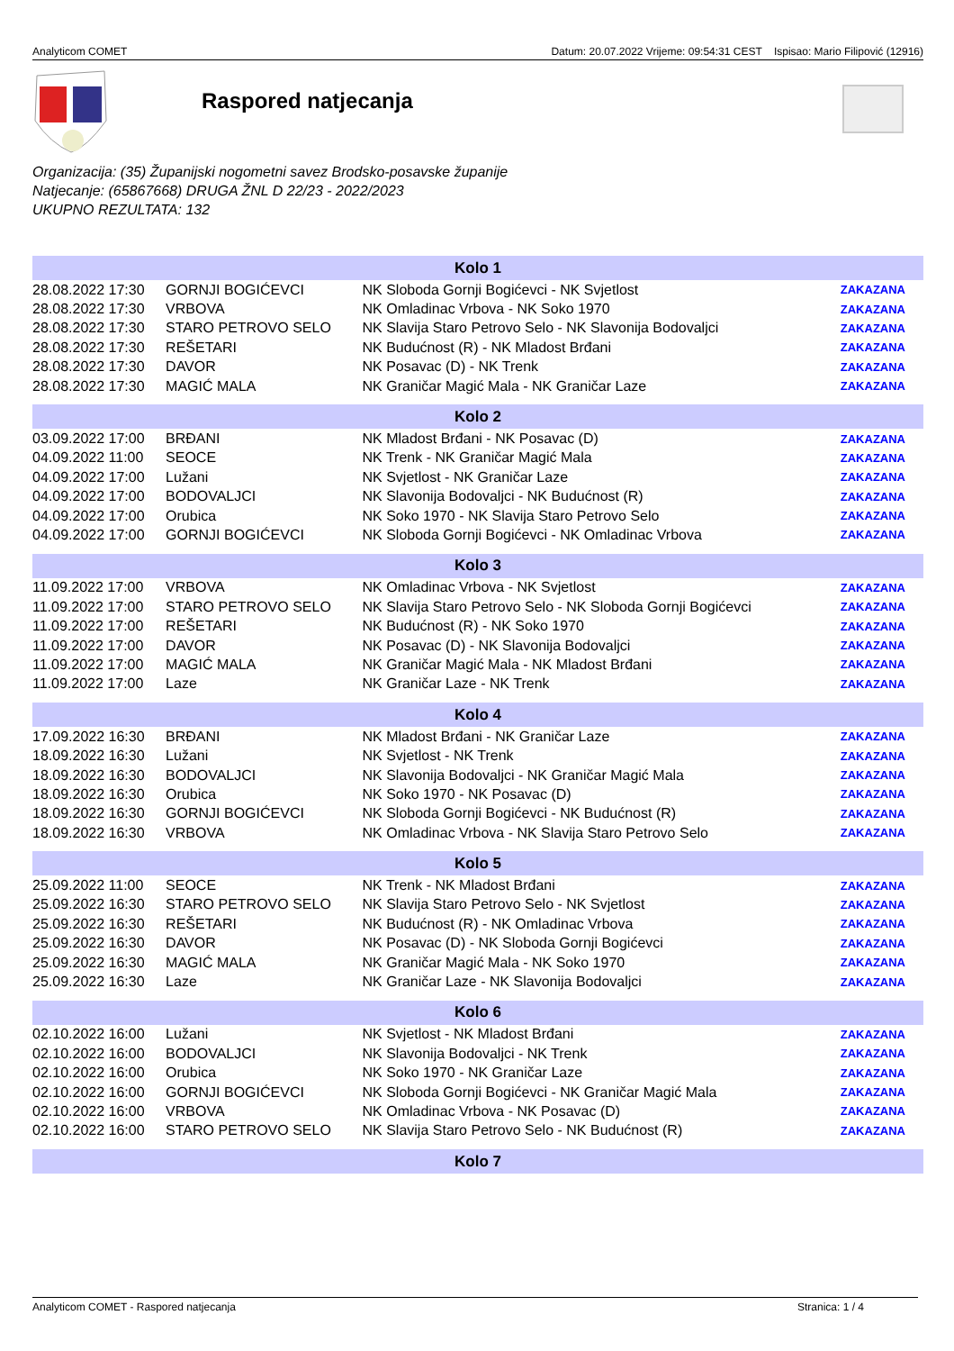Analyticom COMET Datum: 20.07.2022 Vrijeme: 09:54:31 CEST Ispisao: Mario Filipović (12916)
Raspored natjecanja
Organizacija: (35) Županijski nogometni savez Brodsko-posavske županije
Natjecanje: (65867668) DRUGA ŽNL D 22/23 - 2022/2023
UKUPNO REZULTATA: 132
| Kolo 1 | | | |
| --- | --- | --- | --- |
| 28.08.2022 17:30 | GORNJI BOGIĆEVCI | NK Sloboda Gornji Bogićevci - NK Svjetlost | ZAKAZANA |
| 28.08.2022 17:30 | VRBOVA | NK Omladinac Vrbova - NK Soko 1970 | ZAKAZANA |
| 28.08.2022 17:30 | STARO PETROVO SELO | NK Slavija Staro Petrovo Selo - NK Slavonija Bodovaljci | ZAKAZANA |
| 28.08.2022 17:30 | REŠETARI | NK Budućnost (R) - NK Mladost Brđani | ZAKAZANA |
| 28.08.2022 17:30 | DAVOR | NK Posavac (D) - NK Trenk | ZAKAZANA |
| 28.08.2022 17:30 | MAGIĆ MALA | NK Graničar Magić Mala - NK Graničar Laze | ZAKAZANA |
| Kolo 2 | | | |
| 03.09.2022 17:00 | BRĐANI | NK Mladost Brđani - NK Posavac (D) | ZAKAZANA |
| 04.09.2022 11:00 | SEOCE | NK Trenk - NK Graničar Magić Mala | ZAKAZANA |
| 04.09.2022 17:00 | Lužani | NK Svjetlost - NK Graničar Laze | ZAKAZANA |
| 04.09.2022 17:00 | BODOVALJCI | NK Slavonija Bodovaljci - NK Budućnost (R) | ZAKAZANA |
| 04.09.2022 17:00 | Orubica | NK Soko 1970 - NK Slavija Staro Petrovo Selo | ZAKAZANA |
| 04.09.2022 17:00 | GORNJI BOGIĆEVCI | NK Sloboda Gornji Bogićevci - NK Omladinac Vrbova | ZAKAZANA |
| Kolo 3 | | | |
| 11.09.2022 17:00 | VRBOVA | NK Omladinac Vrbova - NK Svjetlost | ZAKAZANA |
| 11.09.2022 17:00 | STARO PETROVO SELO | NK Slavija Staro Petrovo Selo - NK Sloboda Gornji Bogićevci | ZAKAZANA |
| 11.09.2022 17:00 | REŠETARI | NK Budućnost (R) - NK Soko 1970 | ZAKAZANA |
| 11.09.2022 17:00 | DAVOR | NK Posavac (D) - NK Slavonija Bodovaljci | ZAKAZANA |
| 11.09.2022 17:00 | MAGIĆ MALA | NK Graničar Magić Mala - NK Mladost Brđani | ZAKAZANA |
| 11.09.2022 17:00 | Laze | NK Graničar Laze - NK Trenk | ZAKAZANA |
| Kolo 4 | | | |
| 17.09.2022 16:30 | BRĐANI | NK Mladost Brđani - NK Graničar Laze | ZAKAZANA |
| 18.09.2022 16:30 | Lužani | NK Svjetlost - NK Trenk | ZAKAZANA |
| 18.09.2022 16:30 | BODOVALJCI | NK Slavonija Bodovaljci - NK Graničar Magić Mala | ZAKAZANA |
| 18.09.2022 16:30 | Orubica | NK Soko 1970 - NK Posavac (D) | ZAKAZANA |
| 18.09.2022 16:30 | GORNJI BOGIĆEVCI | NK Sloboda Gornji Bogićevci - NK Budućnost (R) | ZAKAZANA |
| 18.09.2022 16:30 | VRBOVA | NK Omladinac Vrbova - NK Slavija Staro Petrovo Selo | ZAKAZANA |
| Kolo 5 | | | |
| 25.09.2022 11:00 | SEOCE | NK Trenk - NK Mladost Brđani | ZAKAZANA |
| 25.09.2022 16:30 | STARO PETROVO SELO | NK Slavija Staro Petrovo Selo - NK Svjetlost | ZAKAZANA |
| 25.09.2022 16:30 | REŠETARI | NK Budućnost (R) - NK Omladinac Vrbova | ZAKAZANA |
| 25.09.2022 16:30 | DAVOR | NK Posavac (D) - NK Sloboda Gornji Bogićevci | ZAKAZANA |
| 25.09.2022 16:30 | MAGIĆ MALA | NK Graničar Magić Mala - NK Soko 1970 | ZAKAZANA |
| 25.09.2022 16:30 | Laze | NK Graničar Laze - NK Slavonija Bodovaljci | ZAKAZANA |
| Kolo 6 | | | |
| 02.10.2022 16:00 | Lužani | NK Svjetlost - NK Mladost Brđani | ZAKAZANA |
| 02.10.2022 16:00 | BODOVALJCI | NK Slavonija Bodovaljci - NK Trenk | ZAKAZANA |
| 02.10.2022 16:00 | Orubica | NK Soko 1970 - NK Graničar Laze | ZAKAZANA |
| 02.10.2022 16:00 | GORNJI BOGIĆEVCI | NK Sloboda Gornji Bogićevci - NK Graničar Magić Mala | ZAKAZANA |
| 02.10.2022 16:00 | VRBOVA | NK Omladinac Vrbova - NK Posavac (D) | ZAKAZANA |
| 02.10.2022 16:00 | STARO PETROVO SELO | NK Slavija Staro Petrovo Selo - NK Budućnost (R) | ZAKAZANA |
| Kolo 7 | | | |
Analyticom COMET - Raspored natjecanja Stranica: 1 / 4